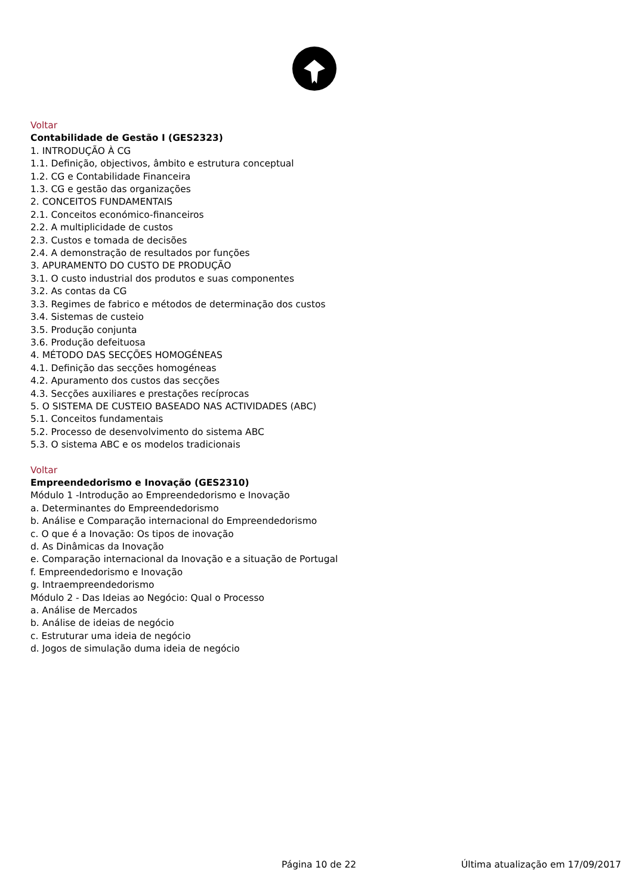Voltar
Contabilidade de Gestão I (GES2323)
1. INTRODUÇÃO À CG
1.1. Definição, objectivos, âmbito e estrutura conceptual
1.2. CG e Contabilidade Financeira
1.3. CG e gestão das organizações
2. CONCEITOS FUNDAMENTAIS
2.1. Conceitos económico-financeiros
2.2. A multiplicidade de custos
2.3. Custos e tomada de decisões
2.4. A demonstração de resultados por funções
3. APURAMENTO DO CUSTO DE PRODUÇÃO
3.1. O custo industrial dos produtos e suas componentes
3.2. As contas da CG
3.3. Regimes de fabrico e métodos de determinação dos custos
3.4. Sistemas de custeio
3.5. Produção conjunta
3.6. Produção defeituosa
4. MÉTODO DAS SECÇÕES HOMOGÉNEAS
4.1. Definição das secções homogéneas
4.2. Apuramento dos custos das secções
4.3. Secções auxiliares e prestações recíprocas
5. O SISTEMA DE CUSTEIO BASEADO NAS ACTIVIDADES (ABC)
5.1. Conceitos fundamentais
5.2. Processo de desenvolvimento do sistema ABC
5.3. O sistema ABC e os modelos tradicionais
Voltar
Empreendedorismo e Inovação (GES2310)
Módulo 1 -Introdução ao Empreendedorismo e Inovação
a. Determinantes do Empreendedorismo
b. Análise e Comparação internacional do Empreendedorismo
c. O que é a Inovação: Os tipos de inovação
d. As Dinâmicas da Inovação
e. Comparação internacional da Inovação e a situação de Portugal
f. Empreendedorismo e Inovação
g. Intraempreendedorismo
Módulo 2 - Das Ideias ao Negócio: Qual o Processo
a. Análise de Mercados
b. Análise de ideias de negócio
c. Estruturar uma ideia de negócio
d. Jogos de simulação duma ideia de negócio
Página 10 de 22 Última atualização em 17/09/2017